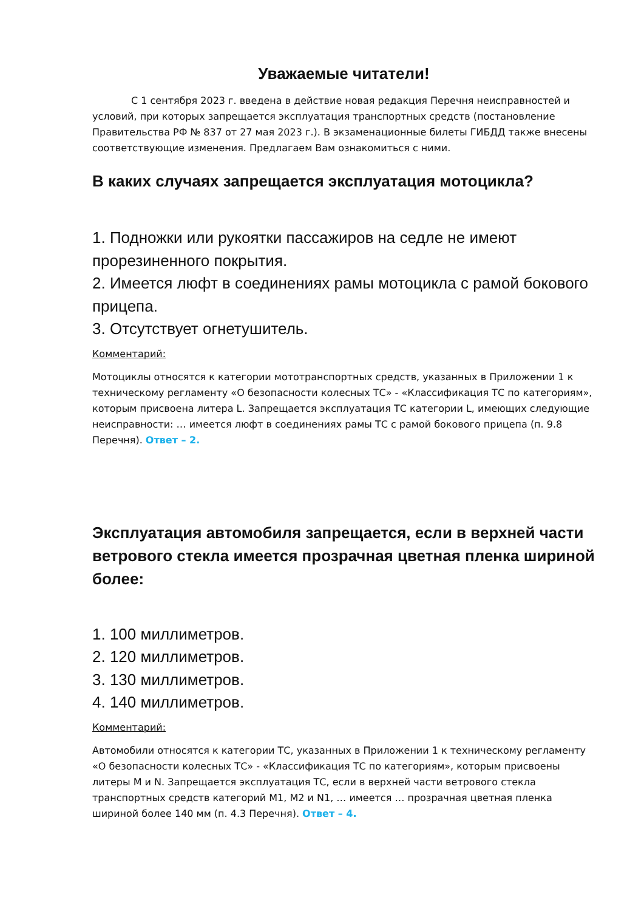Уважаемые читатели!
С 1 сентября 2023 г. введена в действие новая редакция Перечня неисправностей и условий, при которых запрещается эксплуатация транспортных средств (постановление Правительства РФ № 837 от 27 мая 2023 г.). В экзаменационные билеты ГИБДД также внесены соответствующие изменения. Предлагаем Вам ознакомиться с ними.
В каких случаях запрещается эксплуатация мотоцикла?
1. Подножки или рукоятки пассажиров на седле не имеют прорезиненного покрытия.
2. Имеется люфт в соединениях рамы мотоцикла с рамой бокового прицепа.
3. Отсутствует огнетушитель.
Комментарий:
Мотоциклы относятся к категории мототранспортных средств, указанных в Приложении 1 к техническому регламенту «О безопасности колесных ТС» - «Классификация ТС по категориям», которым присвоена литера L. Запрещается эксплуатация ТС категории L, имеющих следующие неисправности: … имеется люфт в соединениях рамы ТС с рамой бокового прицепа (п. 9.8 Перечня). Ответ – 2.
Эксплуатация автомобиля запрещается, если в верхней части ветрового стекла имеется прозрачная цветная пленка шириной более:
1. 100 миллиметров.
2. 120 миллиметров.
3. 130 миллиметров.
4. 140 миллиметров.
Комментарий:
Автомобили относятся к категории ТС, указанных в Приложении 1 к техническому регламенту «О безопасности колесных ТС» - «Классификация ТС по категориям», которым присвоены литеры M и N. Запрещается эксплуатация ТС, если в верхней части ветрового стекла транспортных средств категорий M1, M2 и N1, … имеется … прозрачная цветная пленка шириной более 140 мм (п. 4.3 Перечня). Ответ – 4.